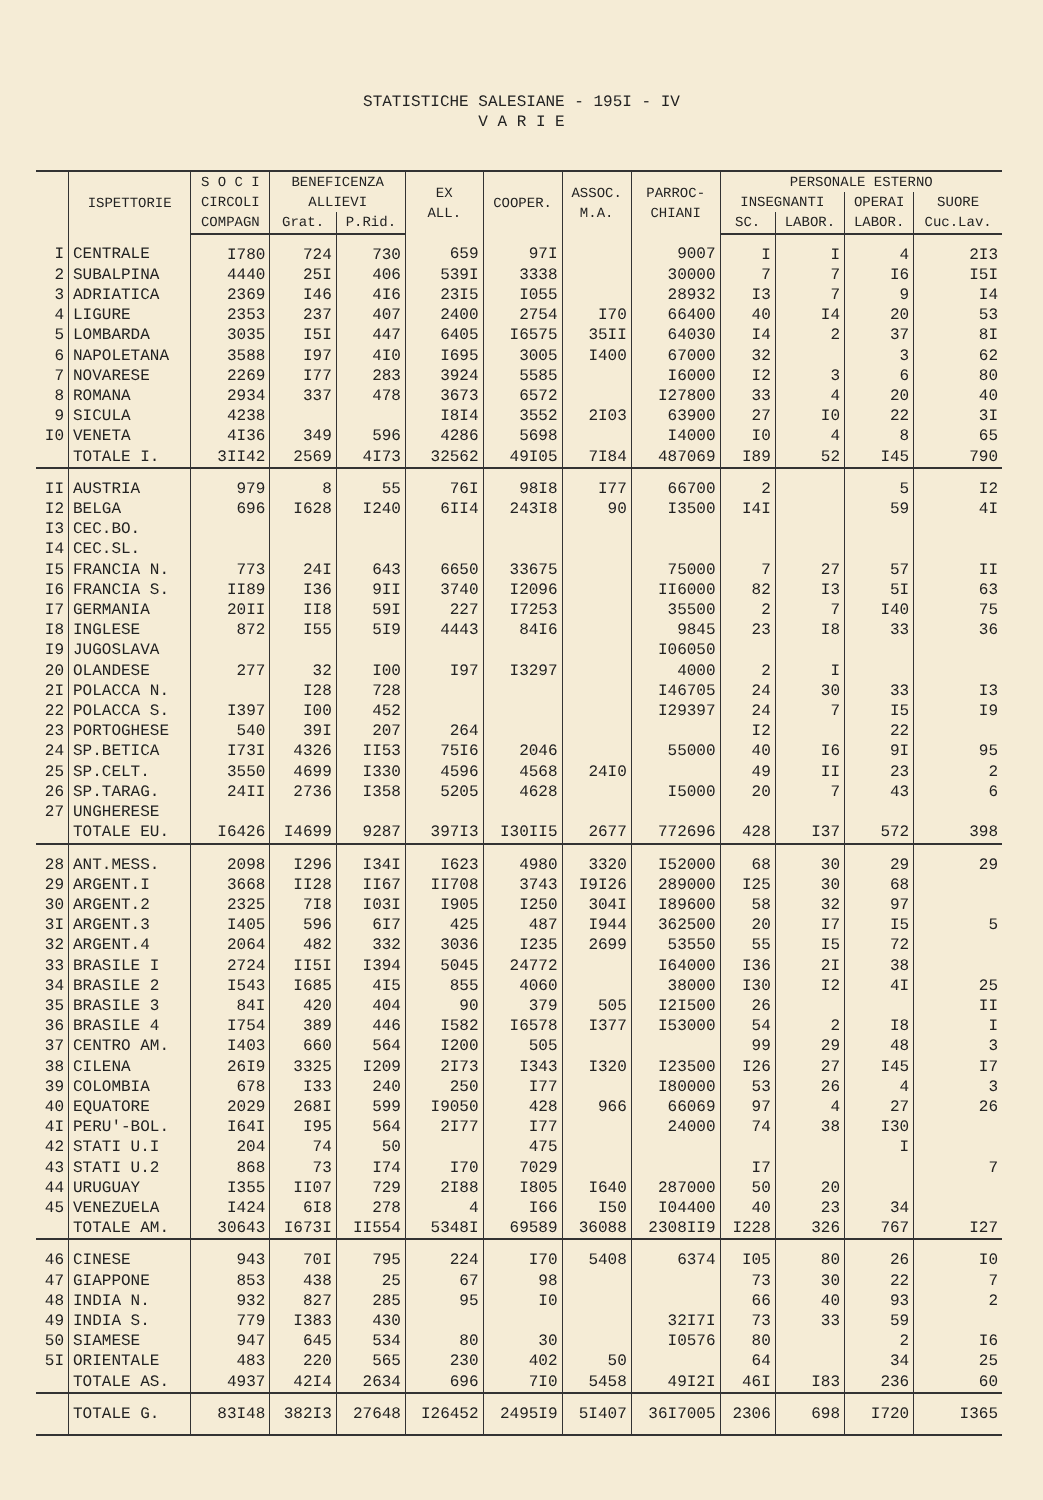STATISTICHE SALESIANE - 195I - IV
V A R I E
| | ISPETTORIE | S O C I | BENEFICENZA | | EX ALL. | COOPER. | ASSOC. M.A. | PARROC- CHIANI | PERSONALE ESTERNO | | | |
| --- | --- | --- | --- | --- | --- | --- | --- | --- | --- | --- | --- | --- |
| | | CIRCOLI | ALLIEVI | | | | | | INSEGNANTI | | OPERAI | SUORE |
| | | COMPAGN | Grat. | P.Rid. | | | | | SC. | LABOR. | LABOR. | Cuc.Lav. |
| I | CENTRALE | I780 | 724 | 730 | 659 | 97I | | 9007 | I | I | 4 | 2I3 |
| 2 | SUBALPINA | 4440 | 25I | 406 | 539I | 3338 | | 30000 | 7 | 7 | I6 | I5I |
| 3 | ADRIATICA | 2369 | I46 | 4I6 | 23I5 | I055 | | 28932 | I3 | 7 | 9 | I4 |
| 4 | LIGURE | 2353 | 237 | 407 | 2400 | 2754 | I70 | 66400 | 40 | I4 | 20 | 53 |
| 5 | LOMBARDA | 3035 | I5I | 447 | 6405 | I6575 | 35II | 64030 | I4 | 2 | 37 | 8I |
| 6 | NAPOLETANA | 3588 | I97 | 4I0 | I695 | 3005 | I400 | 67000 | 32 | | 3 | 62 |
| 7 | NOVARESE | 2269 | I77 | 283 | 3924 | 5585 | | I6000 | I2 | 3 | 6 | 80 |
| 8 | ROMANA | 2934 | 337 | 478 | 3673 | 6572 | | I27800 | 33 | 4 | 20 | 40 |
| 9 | SICULA | 4238 | | | I8I4 | 3552 | 2I03 | 63900 | 27 | I0 | 22 | 3I |
| I0 | VENETA | 4I36 | 349 | 596 | 4286 | 5698 | | I4000 | I0 | 4 | 8 | 65 |
| | TOTALE I. | 3II42 | 2569 | 4I73 | 32562 | 49I05 | 7I84 | 487069 | I89 | 52 | I45 | 790 |
| II | AUSTRIA | 979 | 8 | 55 | 76I | 98I8 | I77 | 66700 | 2 | | 5 | I2 |
| I2 | BELGA | 696 | I628 | I240 | 6II4 | 243I8 | 90 | I3500 | I4I | | 59 | 4I |
| I3 | CEC.BO. | | | | | | | | | | | |
| I4 | CEC.SL. | | | | | | | | | | | |
| I5 | FRANCIA N. | 773 | 24I | 643 | 6650 | 33675 | | 75000 | 7 | 27 | 57 | II |
| I6 | FRANCIA S. | II89 | I36 | 9II | 3740 | I2096 | | II6000 | 82 | I3 | 5I | 63 |
| I7 | GERMANIA | 20II | II8 | 59I | 227 | I7253 | | 35500 | 2 | 7 | I40 | 75 |
| I8 | INGLESE | 872 | I55 | 5I9 | 4443 | 84I6 | | 9845 | 23 | I8 | 33 | 36 |
| I9 | JUGOSLAVA | | | | | | | I06050 | | | | |
| 20 | OLANDESE | 277 | 32 | I00 | I97 | I3297 | | 4000 | 2 | I | | |
| 2I | POLACCA N. | | I28 | 728 | | | | I46705 | 24 | 30 | 33 | I3 |
| 22 | POLACCA S. | I397 | I00 | 452 | | | | I29397 | 24 | 7 | I5 | I9 |
| 23 | PORTOGHESE | 540 | 39I | 207 | 264 | | | | I2 | | 22 | |
| 24 | SP.BETICA | I73I | 4326 | II53 | 75I6 | 2046 | | 55000 | 40 | I6 | 9I | 95 |
| 25 | SP.CELT. | 3550 | 4699 | I330 | 4596 | 4568 | 24I0 | | 49 | II | 23 | 2 |
| 26 | SP.TARAG. | 24II | 2736 | I358 | 5205 | 4628 | | I5000 | 20 | 7 | 43 | 6 |
| 27 | UNGHERESE | | | | | | | | | | | |
| | TOTALE EU. | I6426 | I4699 | 9287 | 397I3 | I30II5 | 2677 | 772696 | 428 | I37 | 572 | 398 |
| 28 | ANT.MESS. | 2098 | I296 | I34I | I623 | 4980 | 3320 | I52000 | 68 | 30 | 29 | 29 |
| 29 | ARGENT.I | 3668 | II28 | II67 | II708 | 3743 | I9I26 | 289000 | I25 | 30 | 68 | |
| 30 | ARGENT.2 | 2325 | 7I8 | I03I | I905 | I250 | 304I | I89600 | 58 | 32 | 97 | |
| 3I | ARGENT.3 | I405 | 596 | 6I7 | 425 | 487 | I944 | 362500 | 20 | I7 | I5 | 5 |
| 32 | ARGENT.4 | 2064 | 482 | 332 | 3036 | I235 | 2699 | 53550 | 55 | I5 | 72 | |
| 33 | BRASILE I | 2724 | II5I | I394 | 5045 | 24772 | | I64000 | I36 | 2I | 38 | |
| 34 | BRASILE 2 | I543 | I685 | 4I5 | 855 | 4060 | | 38000 | I30 | I2 | 4I | 25 |
| 35 | BRASILE 3 | 84I | 420 | 404 | 90 | 379 | 505 | I2I500 | 26 | | | II |
| 36 | BRASILE 4 | I754 | 389 | 446 | I582 | I6578 | I377 | I53000 | 54 | 2 | I8 | I |
| 37 | CENTRO AM. | I403 | 660 | 564 | I200 | 505 | | | 99 | 29 | 48 | 3 |
| 38 | CILENA | 26I9 | 3325 | I209 | 2I73 | I343 | I320 | I23500 | I26 | 27 | I45 | I7 |
| 39 | COLOMBIA | 678 | I33 | 240 | 250 | I77 | | I80000 | 53 | 26 | 4 | 3 |
| 40 | EQUATORE | 2029 | 268I | 599 | I9050 | 428 | 966 | 66069 | 97 | 4 | 27 | 26 |
| 4I | PERU'-BOL. | I64I | I95 | 564 | 2I77 | I77 | | 24000 | 74 | 38 | I30 | |
| 42 | STATI U.I | 204 | 74 | 50 | | 475 | | | | | I | |
| 43 | STATI U.2 | 868 | 73 | I74 | I70 | 7029 | | | I7 | | | 7 |
| 44 | URUGUAY | I355 | II07 | 729 | 2I88 | I805 | I640 | 287000 | 50 | 20 | | |
| 45 | VENEZUELA | I424 | 6I8 | 278 | 4 | I66 | I50 | I04400 | 40 | 23 | 34 | |
| | TOTALE AM. | 30643 | I673I | II554 | 5348I | 69589 | 36088 | 2308II9 | I228 | 326 | 767 | I27 |
| 46 | CINESE | 943 | 70I | 795 | 224 | I70 | 5408 | 6374 | I05 | 80 | 26 | I0 |
| 47 | GIAPPONE | 853 | 438 | 25 | 67 | 98 | | | 73 | 30 | 22 | 7 |
| 48 | INDIA N. | 932 | 827 | 285 | 95 | I0 | | | 66 | 40 | 93 | 2 |
| 49 | INDIA S. | 779 | I383 | 430 | | | | 32I7I | 73 | 33 | 59 | |
| 50 | SIAMESE | 947 | 645 | 534 | 80 | 30 | | I0576 | 80 | | 2 | I6 |
| 5I | ORIENTALE | 483 | 220 | 565 | 230 | 402 | 50 | | 64 | | 34 | 25 |
| | TOTALE AS. | 4937 | 42I4 | 2634 | 696 | 7I0 | 5458 | 49I2I | 46I | I83 | 236 | 60 |
| | TOTALE G. | 83I48 | 382I3 | 27648 | I26452 | 2495I9 | 5I407 | 36I7005 | 2306 | 698 | I720 | I365 |